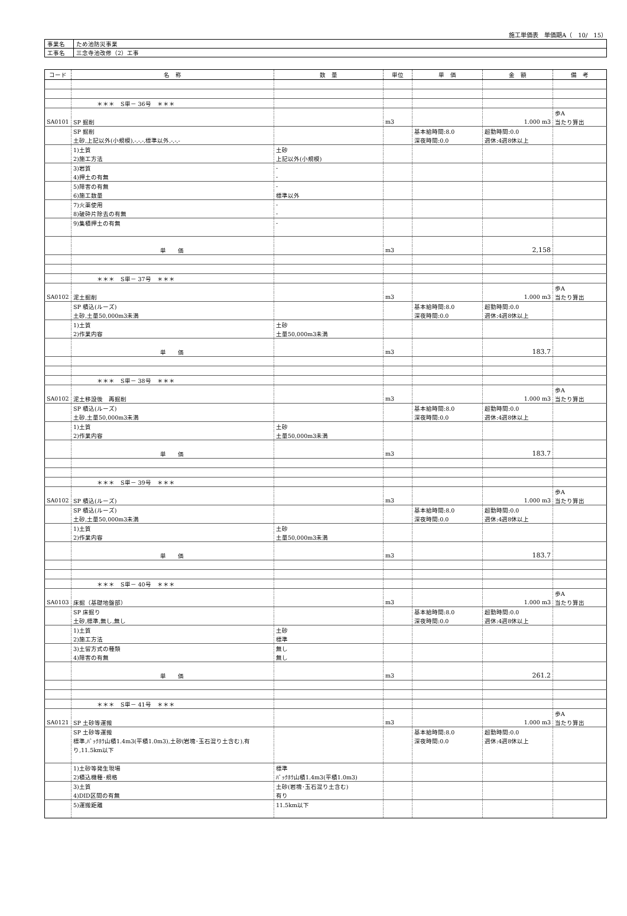施工単価表　単価期A（　10/　15）
| 事業名 | ため池防災事業 |
| 工事名 | 三念寺池改修（2）工事 |
| コード | 名 称 | 数 量 | 単位 | 単 価 | 金 額 | 備 考 |
| --- | --- | --- | --- | --- | --- | --- |
| | ＊＊＊ S単－ 36号 ＊＊＊ | | | | | |
| | | | | | | 歩A |
| SA0101 | SP 掘削 | | m3 | | 1.000 m3 | 当たり算出 |
| | SP 掘削 | | | 基本給時間:8.0 | 超勤時間:0.0 | |
| | 土砂,上記以外(小規模),-,-,-,標準以外,-,-,- | | | 深夜時間:0.0 | 週休:4週8休以上 | |
| | 1)土質 | 土砂 | | | | |
| | 2)施工方法 | 上記以外(小規模) | | | | |
| | 3)岩質 | - | | | | |
| | 4)押土の有無 | - | | | | |
| | 5)障害の有無 | - | | | | |
| | 6)施工数量 | 標準以外 | | | | |
| | 7)火薬使用 | - | | | | |
| | 8)破砕片除去の有無 | - | | | | |
| | 9)集積押土の有無 | - | | | | |
| | 単 価 | | m3 | | 2,158 | |
| | ＊＊＊ S単－ 37号 ＊＊＊ | | | | | |
| | | | | | | 歩A |
| SA0102 | 泥土掘削 | | m3 | | 1.000 m3 | 当たり算出 |
| | SP 積込(ルーズ) | | | 基本給時間:8.0 | 超勤時間:0.0 | |
| | 土砂,土量50,000m3未満 | | | 深夜時間:0.0 | 週休:4週8休以上 | |
| | 1)土質 | 土砂 | | | | |
| | 2)作業内容 | 土量50,000m3未満 | | | | |
| | 単 価 | | m3 | | 183.7 | |
| | ＊＊＊ S単－ 38号 ＊＊＊ | | | | | |
| | | | | | | 歩A |
| SA0102 | 泥土移設後 再掘削 | | m3 | | 1.000 m3 | 当たり算出 |
| | SP 積込(ルーズ) | | | 基本給時間:8.0 | 超勤時間:0.0 | |
| | 土砂,土量50,000m3未満 | | | 深夜時間:0.0 | 週休:4週8休以上 | |
| | 1)土質 | 土砂 | | | | |
| | 2)作業内容 | 土量50,000m3未満 | | | | |
| | 単 価 | | m3 | | 183.7 | |
| | ＊＊＊ S単－ 39号 ＊＊＊ | | | | | |
| | | | | | | 歩A |
| SA0102 | SP 積込(ルーズ) | | m3 | | 1.000 m3 | 当たり算出 |
| | SP 積込(ルーズ) | | | 基本給時間:8.0 | 超勤時間:0.0 | |
| | 土砂,土量50,000m3未満 | | | 深夜時間:0.0 | 週休:4週8休以上 | |
| | 1)土質 | 土砂 | | | | |
| | 2)作業内容 | 土量50,000m3未満 | | | | |
| | 単 価 | | m3 | | 183.7 | |
| | ＊＊＊ S単－ 40号 ＊＊＊ | | | | | |
| | | | | | | 歩A |
| SA0103 | 床掘（基礎地盤部） | | m3 | | 1.000 m3 | 当たり算出 |
| | SP 床掘り | | | 基本給時間:8.0 | 超勤時間:0.0 | |
| | 土砂,標準,無し,無し | | | 深夜時間:0.0 | 週休:4週8休以上 | |
| | 1)土質 | 土砂 | | | | |
| | 2)施工方法 | 標準 | | | | |
| | 3)土留方式の種類 | 無し | | | | |
| | 4)障害の有無 | 無し | | | | |
| | 単 価 | | m3 | | 261.2 | |
| | ＊＊＊ S単－ 41号 ＊＊＊ | | | | | |
| | | | | | | 歩A |
| SA0121 | SP 土砂等運搬 | | m3 | | 1.000 m3 | 当たり算出 |
| | SP 土砂等運搬 | | | 基本給時間:8.0 | 超勤時間:0.0 | |
| | 標準,ﾊﾞｯｸﾎｳ山積1.4m3(平積1.0m3),土砂(岩塊･玉石混り土含む),有 | | | 深夜時間:0.0 | 週休:4週8休以上 | |
| | り,11.5km以下 | | | | | |
| | 1)土砂等発生現場 | 標準 | | | | |
| | 2)積込機種･規格 | ﾊﾞｯｸﾎｳ山積1.4m3(平積1.0m3) | | | | |
| | 3)土質 | 土砂(岩塊･玉石混り土含む) | | | | |
| | 4)DID区間の有無 | 有り | | | | |
| | 5)運搬距離 | 11.5km以下 | | | | |